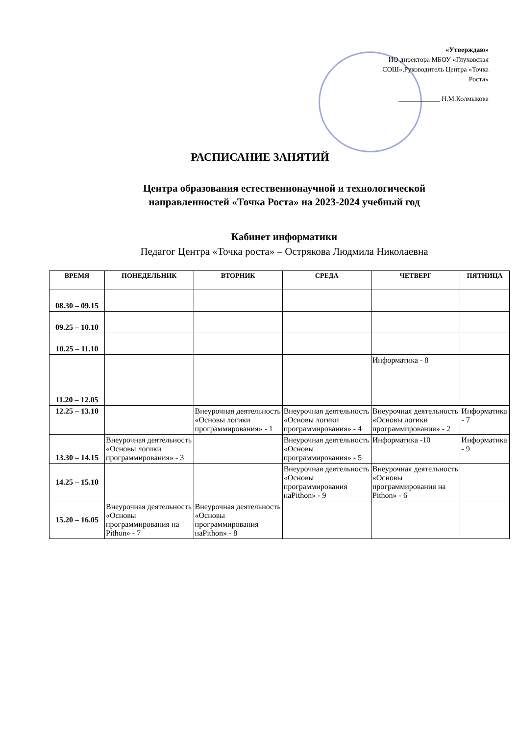«Утверждаю»
ИО директора МБОУ «Глуховская СОШ»,Руководитель Центра «Точка Роста»
____________ Н.М.Колмыкова
РАСПИСАНИЕ ЗАНЯТИЙ
Центра образования естественнонаучной и технологической направленностей «Точка Роста» на 2023-2024 учебный год
Кабинет информатики
Педагог Центра «Точка роста» – Острякова Людмила Николаевна
| ВРЕМЯ | ПОНЕДЕЛЬНИК | ВТОРНИК | СРЕДА | ЧЕТВЕРГ | ПЯТНИЦА |
| --- | --- | --- | --- | --- | --- |
| 08.30 – 09.15 | | | | | |
| 09.25 – 10.10 | | | | | |
| 10.25 – 11.10 | | | | | |
| 11.20 – 12.05 | | | | Информатика - 8 | |
| 12.25 – 13.10 | | Внеурочная деятельность «Основы логики программирования» - 1 | Внеурочная деятельность «Основы логики программирования» - 4 | Внеурочная деятельность «Основы логики программирования» - 2 | Информатика - 7 |
| 13.30 – 14.15 | Внеурочная деятельность «Основы логики программирования» - 3 | | Внеурочная деятельность «Основы программирования» - 5 | Информатика -10 | Информатика - 9 |
| 14.25 – 15.10 | | | Внеурочная деятельность «Основы программирования наPithon» - 9 | Внеурочная деятельность «Основы программирования на Pithon» - 6 | |
| 15.20 – 16.05 | Внеурочная деятельность «Основы программирования на Pithon» - 7 | Внеурочная деятельность «Основы программирования наPithon» - 8 | | | |